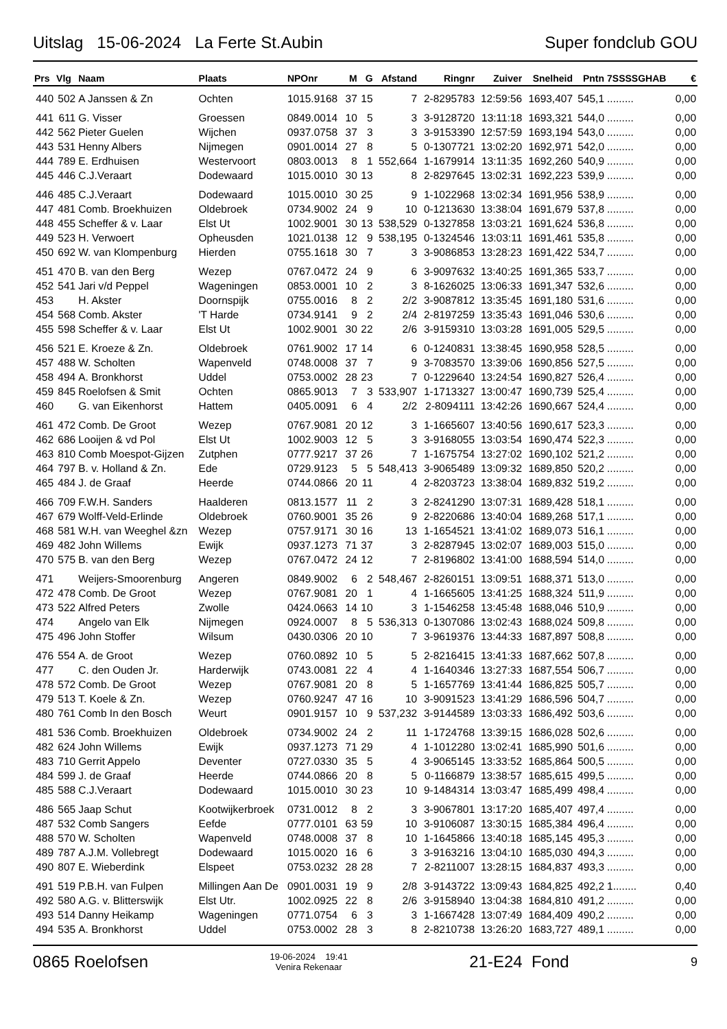Uitslag 15-06-2024 La Ferte St.Aubin Super fondclub GOU
| Prs | Vlg | Naam | Plaats | NPOnr | M | G | Afstand | Ringnr | Zuiver | Snelheid | Pntn | 7SSSSGHAB | € |
| --- | --- | --- | --- | --- | --- | --- | --- | --- | --- | --- | --- | --- | --- |
| 440 | 502 | A Janssen & Zn | Ochten | 1015.9168 | 37 | 15 | 7 | 2-8295783 | 12:59:56 | 1693,407 | 545,1 | ......... | 0,00 |
| 441 | 611 | G. Visser | Groessen | 0849.0014 | 10 | 5 | 3 | 3-9128720 | 13:11:18 | 1693,321 | 544,0 | ......... | 0,00 |
| 442 | 562 | Pieter Guelen | Wijchen | 0937.0758 | 37 | 3 | 3 | 3-9153390 | 12:57:59 | 1693,194 | 543,0 | ......... | 0,00 |
| 443 | 531 | Henny Albers | Nijmegen | 0901.0014 | 27 | 8 | 5 | 0-1307721 | 13:02:20 | 1692,971 | 542,0 | ......... | 0,00 |
| 444 | 789 | E. Erdhuisen | Westervoort | 0803.0013 | 8 | 1 | 552,664 | 1-1679914 | 13:11:35 | 1692,260 | 540,9 | ......... | 0,00 |
| 445 | 446 | C.J.Veraart | Dodewaard | 1015.0010 | 30 | 13 | 8 | 2-8297645 | 13:02:31 | 1692,223 | 539,9 | ......... | 0,00 |
| 446 | 485 | C.J.Veraart | Dodewaard | 1015.0010 | 30 | 25 | 9 | 1-1022968 | 13:02:34 | 1691,956 | 538,9 | ......... | 0,00 |
| 447 | 481 | Comb. Broekhuizen | Oldebroek | 0734.9002 | 24 | 9 | 10 | 0-1213630 | 13:38:04 | 1691,679 | 537,8 | ......... | 0,00 |
| 448 | 455 | Scheffer & v. Laar | Elst Ut | 1002.9001 | 30 | 13 | 538,529 | 0-1327858 | 13:03:21 | 1691,624 | 536,8 | ......... | 0,00 |
| 449 | 523 | H. Verwoert | Opheusden | 1021.0138 | 12 | 9 | 538,195 | 0-1324546 | 13:03:11 | 1691,461 | 535,8 | ......... | 0,00 |
| 450 | 692 | W. van Klompenburg | Hierden | 0755.1618 | 30 | 7 | 3 | 3-9086853 | 13:28:23 | 1691,422 | 534,7 | ......... | 0,00 |
| 451 | 470 | B. van den Berg | Wezep | 0767.0472 | 24 | 9 | 6 | 3-9097632 | 13:40:25 | 1691,365 | 533,7 | ......... | 0,00 |
| 452 | 541 | Jari v/d Peppel | Wageningen | 0853.0001 | 10 | 2 | 3 | 8-1626025 | 13:06:33 | 1691,347 | 532,6 | ......... | 0,00 |
| 453 | | H. Akster | Doornspijk | 0755.0016 | 8 | 2 | 2/2 | 3-9087812 | 13:35:45 | 1691,180 | 531,6 | ......... | 0,00 |
| 454 | 568 | Comb. Akster | 'T Harde | 0734.9141 | 9 | 2 | 2/4 | 2-8197259 | 13:35:43 | 1691,046 | 530,6 | ......... | 0,00 |
| 455 | 598 | Scheffer & v. Laar | Elst Ut | 1002.9001 | 30 | 22 | 2/6 | 3-9159310 | 13:03:28 | 1691,005 | 529,5 | ......... | 0,00 |
| 456 | 521 | E. Kroeze & Zn. | Oldebroek | 0761.9002 | 17 | 14 | 6 | 0-1240831 | 13:38:45 | 1690,958 | 528,5 | ......... | 0,00 |
| 457 | 488 | W. Scholten | Wapenveld | 0748.0008 | 37 | 7 | 9 | 3-7083570 | 13:39:06 | 1690,856 | 527,5 | ......... | 0,00 |
| 458 | 494 | A. Bronkhorst | Uddel | 0753.0002 | 28 | 23 | 7 | 0-1229640 | 13:24:54 | 1690,827 | 526,4 | ......... | 0,00 |
| 459 | 845 | Roelofsen & Smit | Ochten | 0865.9013 | 7 | 3 | 533,907 | 1-1713327 | 13:00:47 | 1690,739 | 525,4 | ......... | 0,00 |
| 460 | | G. van Eikenhorst | Hattem | 0405.0091 | 6 | 4 | 2/2 | 2-8094111 | 13:42:26 | 1690,667 | 524,4 | ......... | 0,00 |
| 461 | 472 | Comb. De Groot | Wezep | 0767.9081 | 20 | 12 | 3 | 1-1665607 | 13:40:56 | 1690,617 | 523,3 | ......... | 0,00 |
| 462 | 686 | Looijen & vd Pol | Elst Ut | 1002.9003 | 12 | 5 | 3 | 3-9168055 | 13:03:54 | 1690,474 | 522,3 | ......... | 0,00 |
| 463 | 810 | Comb Moespot-Gijzen | Zutphen | 0777.9217 | 37 | 26 | 7 | 1-1675754 | 13:27:02 | 1690,102 | 521,2 | ......... | 0,00 |
| 464 | 797 | B. v. Holland & Zn. | Ede | 0729.9123 | 5 | 5 | 548,413 | 3-9065489 | 13:09:32 | 1689,850 | 520,2 | ......... | 0,00 |
| 465 | 484 | J. de Graaf | Heerde | 0744.0866 | 20 | 11 | 4 | 2-8203723 | 13:38:04 | 1689,832 | 519,2 | ......... | 0,00 |
| 466 | 709 | F.W.H. Sanders | Haalderen | 0813.1577 | 11 | 2 | 3 | 2-8241290 | 13:07:31 | 1689,428 | 518,1 | ......... | 0,00 |
| 467 | 679 | Wolff-Veld-Erlinde | Oldebroek | 0760.9001 | 35 | 26 | 9 | 2-8220686 | 13:40:04 | 1689,268 | 517,1 | ......... | 0,00 |
| 468 | 581 | W.H. van Weeghel &zn | Wezep | 0757.9171 | 30 | 16 | 13 | 1-1654521 | 13:41:02 | 1689,073 | 516,1 | ......... | 0,00 |
| 469 | 482 | John Willems | Ewijk | 0937.1273 | 71 | 37 | 3 | 2-8287945 | 13:02:07 | 1689,003 | 515,0 | ......... | 0,00 |
| 470 | 575 | B. van den Berg | Wezep | 0767.0472 | 24 | 12 | 7 | 2-8196802 | 13:41:00 | 1688,594 | 514,0 | ......... | 0,00 |
| 471 | | Weijers-Smoorenburg | Angeren | 0849.9002 | 6 | 2 | 548,467 | 2-8260151 | 13:09:51 | 1688,371 | 513,0 | ......... | 0,00 |
| 472 | 478 | Comb. De Groot | Wezep | 0767.9081 | 20 | 1 | 4 | 1-1665605 | 13:41:25 | 1688,324 | 511,9 | ......... | 0,00 |
| 473 | 522 | Alfred Peters | Zwolle | 0424.0663 | 14 | 10 | 3 | 1-1546258 | 13:45:48 | 1688,046 | 510,9 | ......... | 0,00 |
| 474 | | Angelo van Elk | Nijmegen | 0924.0007 | 8 | 5 | 536,313 | 0-1307086 | 13:02:43 | 1688,024 | 509,8 | ......... | 0,00 |
| 475 | 496 | John Stoffer | Wilsum | 0430.0306 | 20 | 10 | 7 | 3-9619376 | 13:44:33 | 1687,897 | 508,8 | ......... | 0,00 |
| 476 | 554 | A. de Groot | Wezep | 0760.0892 | 10 | 5 | 5 | 2-8216415 | 13:41:33 | 1687,662 | 507,8 | ......... | 0,00 |
| 477 | | C. den Ouden Jr. | Harderwijk | 0743.0081 | 22 | 4 | 4 | 1-1640346 | 13:27:33 | 1687,554 | 506,7 | ......... | 0,00 |
| 478 | 572 | Comb. De Groot | Wezep | 0767.9081 | 20 | 8 | 5 | 1-1657769 | 13:41:44 | 1686,825 | 505,7 | ......... | 0,00 |
| 479 | 513 | T. Koele & Zn. | Wezep | 0760.9247 | 47 | 16 | 10 | 3-9091523 | 13:41:29 | 1686,596 | 504,7 | ......... | 0,00 |
| 480 | 761 | Comb In den Bosch | Weurt | 0901.9157 | 10 | 9 | 537,232 | 3-9144589 | 13:03:33 | 1686,492 | 503,6 | ......... | 0,00 |
| 481 | 536 | Comb. Broekhuizen | Oldebroek | 0734.9002 | 24 | 2 | 11 | 1-1724768 | 13:39:15 | 1686,028 | 502,6 | ......... | 0,00 |
| 482 | 624 | John Willems | Ewijk | 0937.1273 | 71 | 29 | 4 | 1-1012280 | 13:02:41 | 1685,990 | 501,6 | ......... | 0,00 |
| 483 | 710 | Gerrit Appelo | Deventer | 0727.0330 | 35 | 5 | 4 | 3-9065145 | 13:33:52 | 1685,864 | 500,5 | ......... | 0,00 |
| 484 | 599 | J. de Graaf | Heerde | 0744.0866 | 20 | 8 | 5 | 0-1166879 | 13:38:57 | 1685,615 | 499,5 | ......... | 0,00 |
| 485 | 588 | C.J.Veraart | Dodewaard | 1015.0010 | 30 | 23 | 10 | 9-1484314 | 13:03:47 | 1685,499 | 498,4 | ......... | 0,00 |
| 486 | 565 | Jaap Schut | Kootwijkerbroek | 0731.0012 | 8 | 2 | 3 | 3-9067801 | 13:17:20 | 1685,407 | 497,4 | ......... | 0,00 |
| 487 | 532 | Comb Sangers | Eefde | 0777.0101 | 63 | 59 | 10 | 3-9106087 | 13:30:15 | 1685,384 | 496,4 | ......... | 0,00 |
| 488 | 570 | W. Scholten | Wapenveld | 0748.0008 | 37 | 8 | 10 | 1-1645866 | 13:40:18 | 1685,145 | 495,3 | ......... | 0,00 |
| 489 | 787 | A.J.M. Vollebregt | Dodewaard | 1015.0020 | 16 | 6 | 3 | 3-9163216 | 13:04:10 | 1685,030 | 494,3 | ......... | 0,00 |
| 490 | 807 | E. Wieberdink | Elspeet | 0753.0232 | 28 | 28 | 7 | 2-8211007 | 13:28:15 | 1684,837 | 493,3 | ......... | 0,00 |
| 491 | 519 | P.B.H. van Fulpen | Millingen Aan De | 0901.0031 | 19 | 9 | 2/8 | 3-9143722 | 13:09:43 | 1684,825 | 492,2 | 1........ | 0,40 |
| 492 | 580 | A.G. v. Blitterswijk | Elst Utr. | 1002.0925 | 22 | 8 | 2/6 | 3-9158940 | 13:04:38 | 1684,810 | 491,2 | ......... | 0,00 |
| 493 | 514 | Danny Heikamp | Wageningen | 0771.0754 | 6 | 3 | 3 | 1-1667428 | 13:07:49 | 1684,409 | 490,2 | ......... | 0,00 |
| 494 | 535 | A. Bronkhorst | Uddel | 0753.0002 | 28 | 3 | 8 | 2-8210738 | 13:26:20 | 1683,727 | 489,1 | ......... | 0,00 |
0865 Roelofsen 19-06-2024 19:41
Venira Rekenaar 21-E24 Fond 9